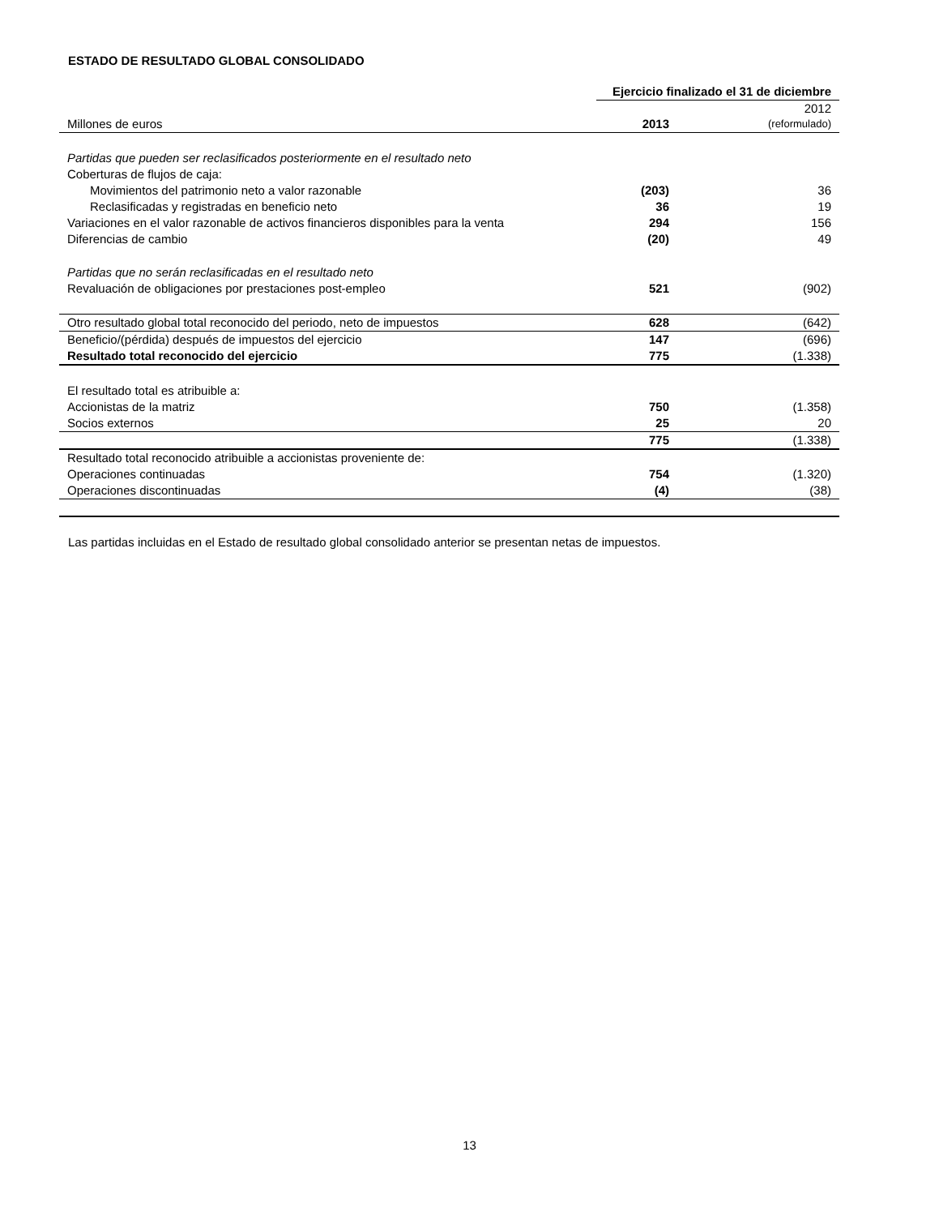ESTADO DE RESULTADO GLOBAL CONSOLIDADO
| | Ejercicio finalizado el 31 de diciembre | |
| Millones de euros | 2013 | 2012 (reformulado) |
| Partidas que pueden ser reclasificados posteriormente en el resultado neto | | |
| Coberturas de flujos de caja: | | |
| Movimientos del patrimonio neto a valor razonable | (203) | 36 |
| Reclasificadas y registradas en beneficio neto | 36 | 19 |
| Variaciones en el valor razonable de activos financieros disponibles para la venta | 294 | 156 |
| Diferencias de cambio | (20) | 49 |
| Partidas que no serán reclasificadas en el resultado neto | | |
| Revaluación de obligaciones por prestaciones post-empleo | 521 | (902) |
| Otro resultado global total reconocido del periodo, neto de impuestos | 628 | (642) |
| Beneficio/(pérdida) después de impuestos del ejercicio | 147 | (696) |
| Resultado total reconocido del ejercicio | 775 | (1.338) |
| El resultado total es atribuible a: | | |
| Accionistas de la matriz | 750 | (1.358) |
| Socios externos | 25 | 20 |
| | 775 | (1.338) |
| Resultado total reconocido atribuible a accionistas proveniente de: | | |
| Operaciones continuadas | 754 | (1.320) |
| Operaciones discontinuadas | (4) | (38) |
Las partidas incluidas en el Estado de resultado global consolidado anterior se presentan netas de impuestos.
13